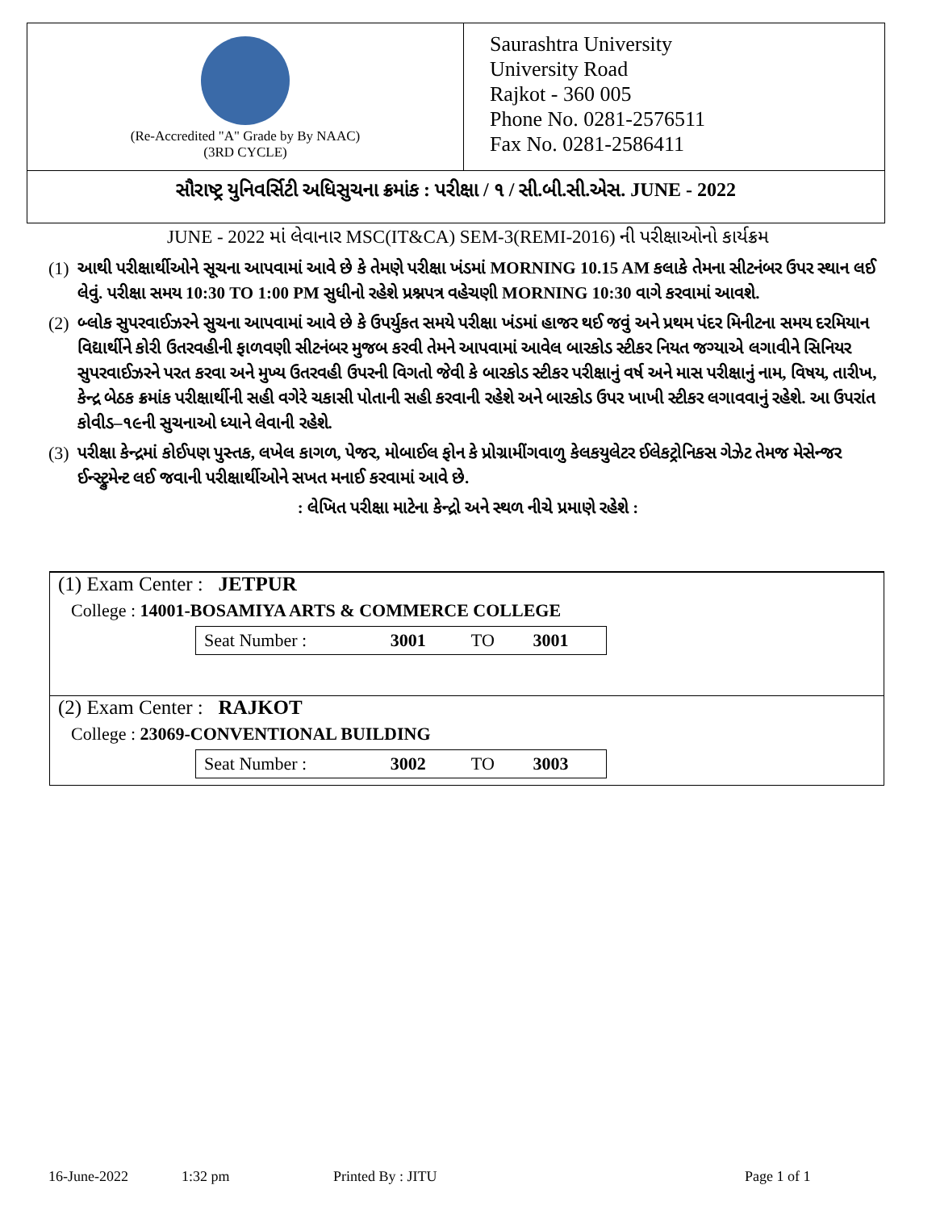(Re-Accredited "A" Grade by By NAAC)
(3RD CYCLE)
Saurashtra University
University Road
Rajkot - 360 005
Phone No. 0281-2576511
Fax No. 0281-2586411
સૌરાષ્ટ્ર યુનિવર્સિટી અધિસુચના ક્રમાંક : પરીક્ષા / ૧ / સી.બી.સી.એસ. JUNE - 2022
JUNE - 2022 માં લેવાનાર MSC(IT&CA) SEM-3(REMI-2016) ની પરીક્ષાઓનો કાર્યક્રમ
(1)
આથી પરીક્ષાર્થીઓને સૂચના આપવામાં આવે છે કે તેમણે પરીક્ષા ખંડમાં MORNING 10.15 AM કલાકે તેમના સીટનંબર ઉપર સ્થાન લઈ લેવું. પરીક્ષા સમય 10:30 TO 1:00 PM સુધીનો રહેશે પ્રશ્નપત્ર વહેચણી MORNING 10:30 વાગે કરવામાં આવશે.
(2)
બ્લોક સુપરવાઈઝરને સુચના આપવામાં આવે છે કે ઉપર્યુકત સમયે પરીક્ષા ખંડમાં હાજર થઈ જવું અને પ્રથમ પંદર મિનીટના સમય દરમિયાન વિદ્યાર્થીને કોરી ઉતરવહીની ફાળવણી સીટનંબર મુજબ કરવી તેમને આપવામાં આવેલ બારકોડ સ્ટીકર નિયત જગ્યાએ લગાવીને સિનિયર સુપરવાઈઝરને પરત કરવા અને મુખ્ય ઉતરવહી ઉપરની વિગતો જેવી કે બારકોડ સ્ટીકર પરીક્ષાનું વર્ષ અને માસ પરીક્ષાનું નામ, વિષય, તારીખ, કેન્દ્ર બેઠક ક્રમાંક પરીક્ષાર્થીની સહી વગેરે ચકાસી પોતાની સહી કરવાની રહેશે અને બારકોડ ઉપર ખાખી સ્ટીકર લગાવવાનું રહેશે. આ ઉપરાંત કોવીડ–૧૯ની સુચનાઓ ધ્યાને લેવાની રહેશે.
(3)
પરીક્ષા કેન્દ્રમાં કોઈપણ પુસ્તક, લખેલ કાગળ, પેજર, મોબાઈલ ફોન કે પ્રોગ્રામીંગવાળુ કેલકયુલેટર ઈલેકટ્રોનિકસ ગેઝેટ તેમજ મેસેન્જર ઈન્સ્ટ્રુમેન્ટ લઈ જવાની પરીક્ષાર્થીઓને સખત મનાઈ કરવામાં આવે છે.
: લેખિત પરીક્ષા માટેના કેન્દ્રો અને સ્થળ નીચે પ્રમાણે રહેશે :
(1) Exam Center : JETPUR
College : 14001-BOSAMIYA ARTS & COMMERCE COLLEGE
| Seat Number : | 3001 | TO | 3001 |
(2) Exam Center : RAJKOT
College : 23069-CONVENTIONAL BUILDING
| Seat Number : | 3002 | TO | 3003 |
16-June-2022 1:32 pm Printed By : JITU Page 1 of 1